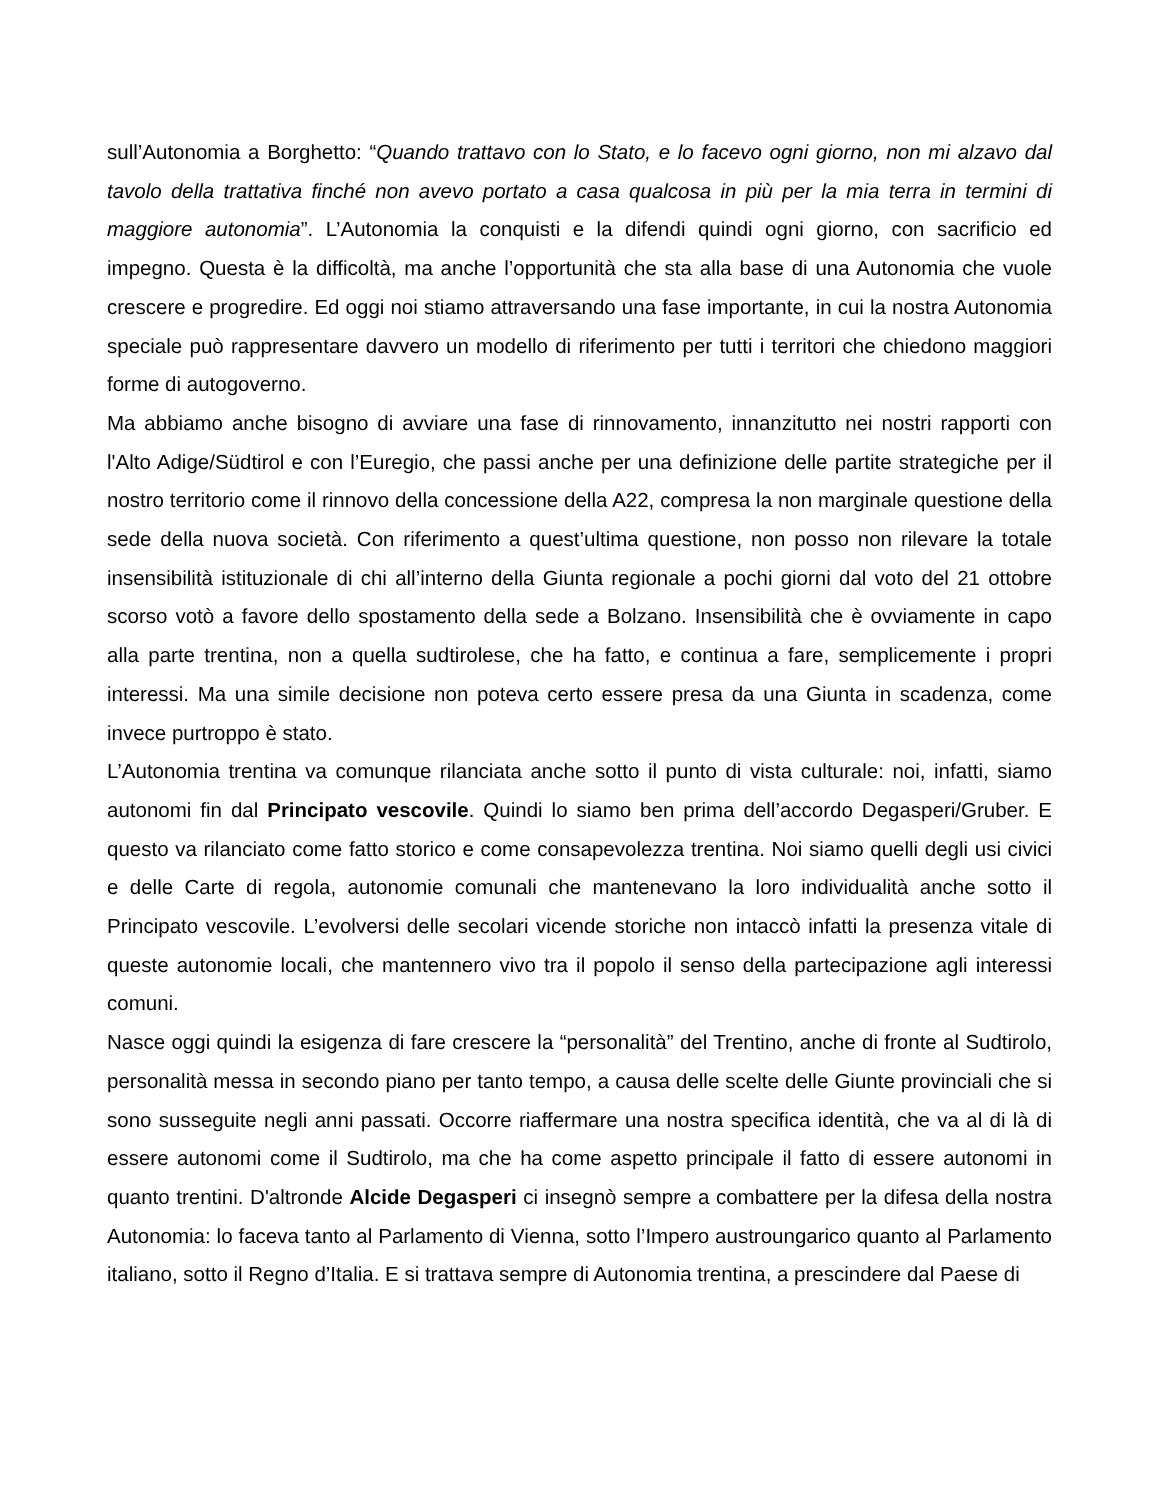sull’Autonomia a Borghetto: “Quando trattavo con lo Stato, e lo facevo ogni giorno, non mi alzavo dal tavolo della trattativa finché non avevo portato a casa qualcosa in più per la mia terra in termini di maggiore autonomia”. L’Autonomia la conquisti e la difendi quindi ogni giorno, con sacrificio ed impegno. Questa è la difficoltà, ma anche l’opportunità che sta alla base di una Autonomia che vuole crescere e progredire. Ed oggi noi stiamo attraversando una fase importante, in cui la nostra Autonomia speciale può rappresentare davvero un modello di riferimento per tutti i territori che chiedono maggiori forme di autogoverno.
Ma abbiamo anche bisogno di avviare una fase di rinnovamento, innanzitutto nei nostri rapporti con l'Alto Adige/Südtirol e con l’Euregio, che passi anche per una definizione delle partite strategiche per il nostro territorio come il rinnovo della concessione della A22, compresa la non marginale questione della sede della nuova società. Con riferimento a quest’ultima questione, non posso non rilevare la totale insensibilità istituzionale di chi all’interno della Giunta regionale a pochi giorni dal voto del 21 ottobre scorso votò a favore dello spostamento della sede a Bolzano. Insensibilità che è ovviamente in capo alla parte trentina, non a quella sudtirolese, che ha fatto, e continua a fare, semplicemente i propri interessi. Ma una simile decisione non poteva certo essere presa da una Giunta in scadenza, come invece purtroppo è stato.
L’Autonomia trentina va comunque rilanciata anche sotto il punto di vista culturale: noi, infatti, siamo autonomi fin dal Principato vescovile. Quindi lo siamo ben prima dell’accordo Degasperi/Gruber. E questo va rilanciato come fatto storico e come consapevolezza trentina. Noi siamo quelli degli usi civici e delle Carte di regola, autonomie comunali che mantenevano la loro individualità anche sotto il Principato vescovile. L’evolversi delle secolari vicende storiche non intaccò infatti la presenza vitale di queste autonomie locali, che mantennero vivo tra il popolo il senso della partecipazione agli interessi comuni.
Nasce oggi quindi la esigenza di fare crescere la “personalità” del Trentino, anche di fronte al Sudtirolo, personalità messa in secondo piano per tanto tempo, a causa delle scelte delle Giunte provinciali che si sono susseguite negli anni passati. Occorre riaffermare una nostra specifica identità, che va al di là di essere autonomi come il Sudtirolo, ma che ha come aspetto principale il fatto di essere autonomi in quanto trentini. D'altronde Alcide Degasperi ci insegnò sempre a combattere per la difesa della nostra Autonomia: lo faceva tanto al Parlamento di Vienna, sotto l’Impero austroungarico quanto al Parlamento italiano, sotto il Regno d’Italia. E si trattava sempre di Autonomia trentina, a prescindere dal Paese di